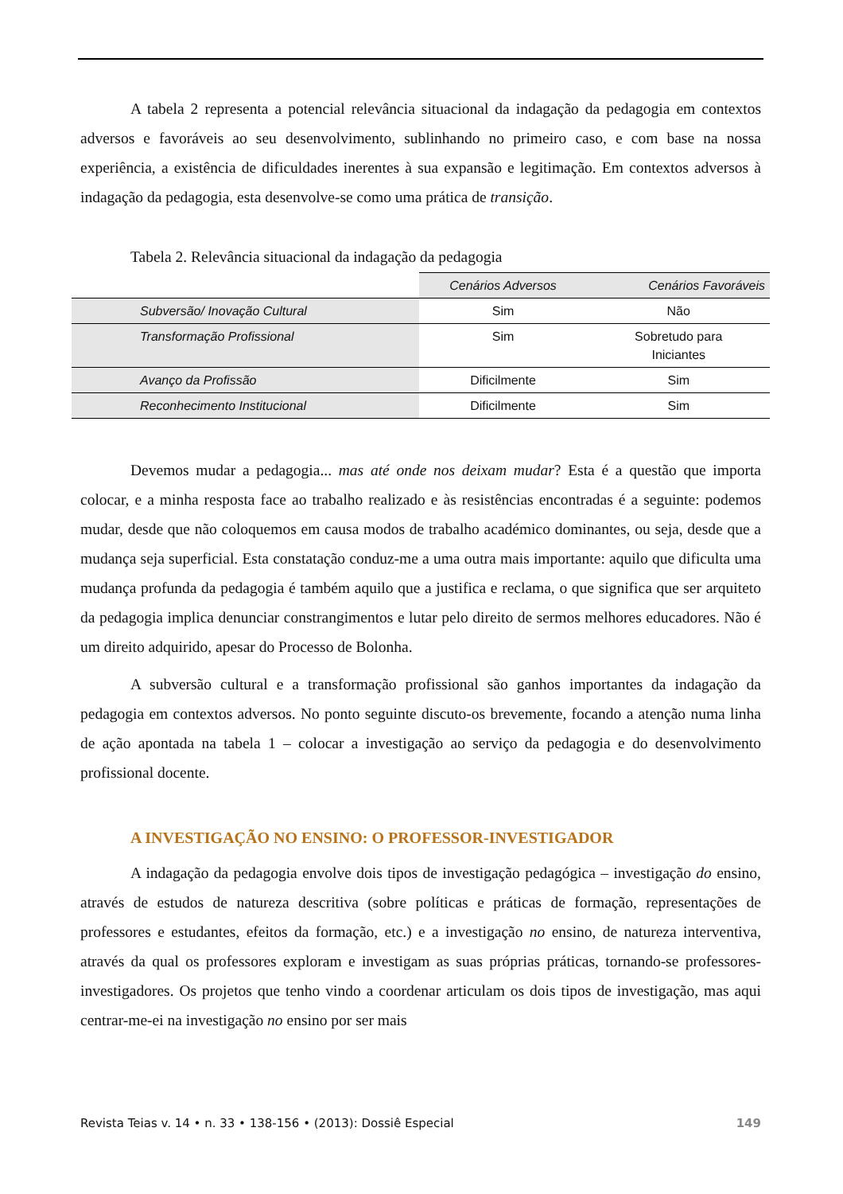A tabela 2 representa a potencial relevância situacional da indagação da pedagogia em contextos adversos e favoráveis ao seu desenvolvimento, sublinhando no primeiro caso, e com base na nossa experiência, a existência de dificuldades inerentes à sua expansão e legitimação. Em contextos adversos à indagação da pedagogia, esta desenvolve-se como uma prática de transição.
Tabela 2. Relevância situacional da indagação da pedagogia
| | Cenários Adversos | Cenários Favoráveis |
| Subversão/ Inovação Cultural | Sim | Não |
| Transformação Profissional | Sim | Sobretudo para Iniciantes |
| Avanço da Profissão | Dificilmente | Sim |
| Reconhecimento Institucional | Dificilmente | Sim |
Devemos mudar a pedagogia... mas até onde nos deixam mudar? Esta é a questão que importa colocar, e a minha resposta face ao trabalho realizado e às resistências encontradas é a seguinte: podemos mudar, desde que não coloquemos em causa modos de trabalho académico dominantes, ou seja, desde que a mudança seja superficial. Esta constatação conduz-me a uma outra mais importante: aquilo que dificulta uma mudança profunda da pedagogia é também aquilo que a justifica e reclama, o que significa que ser arquiteto da pedagogia implica denunciar constrangimentos e lutar pelo direito de sermos melhores educadores. Não é um direito adquirido, apesar do Processo de Bolonha.
A subversão cultural e a transformação profissional são ganhos importantes da indagação da pedagogia em contextos adversos. No ponto seguinte discuto-os brevemente, focando a atenção numa linha de ação apontada na tabela 1 – colocar a investigação ao serviço da pedagogia e do desenvolvimento profissional docente.
A INVESTIGAÇÃO NO ENSINO: O PROFESSOR-INVESTIGADOR
A indagação da pedagogia envolve dois tipos de investigação pedagógica – investigação do ensino, através de estudos de natureza descritiva (sobre políticas e práticas de formação, representações de professores e estudantes, efeitos da formação, etc.) e a investigação no ensino, de natureza interventiva, através da qual os professores exploram e investigam as suas próprias práticas, tornando-se professores-investigadores. Os projetos que tenho vindo a coordenar articulam os dois tipos de investigação, mas aqui centrar-me-ei na investigação no ensino por ser mais
Revista Teias v. 14 • n. 33 • 138-156 • (2013): Dossiê Especial 149